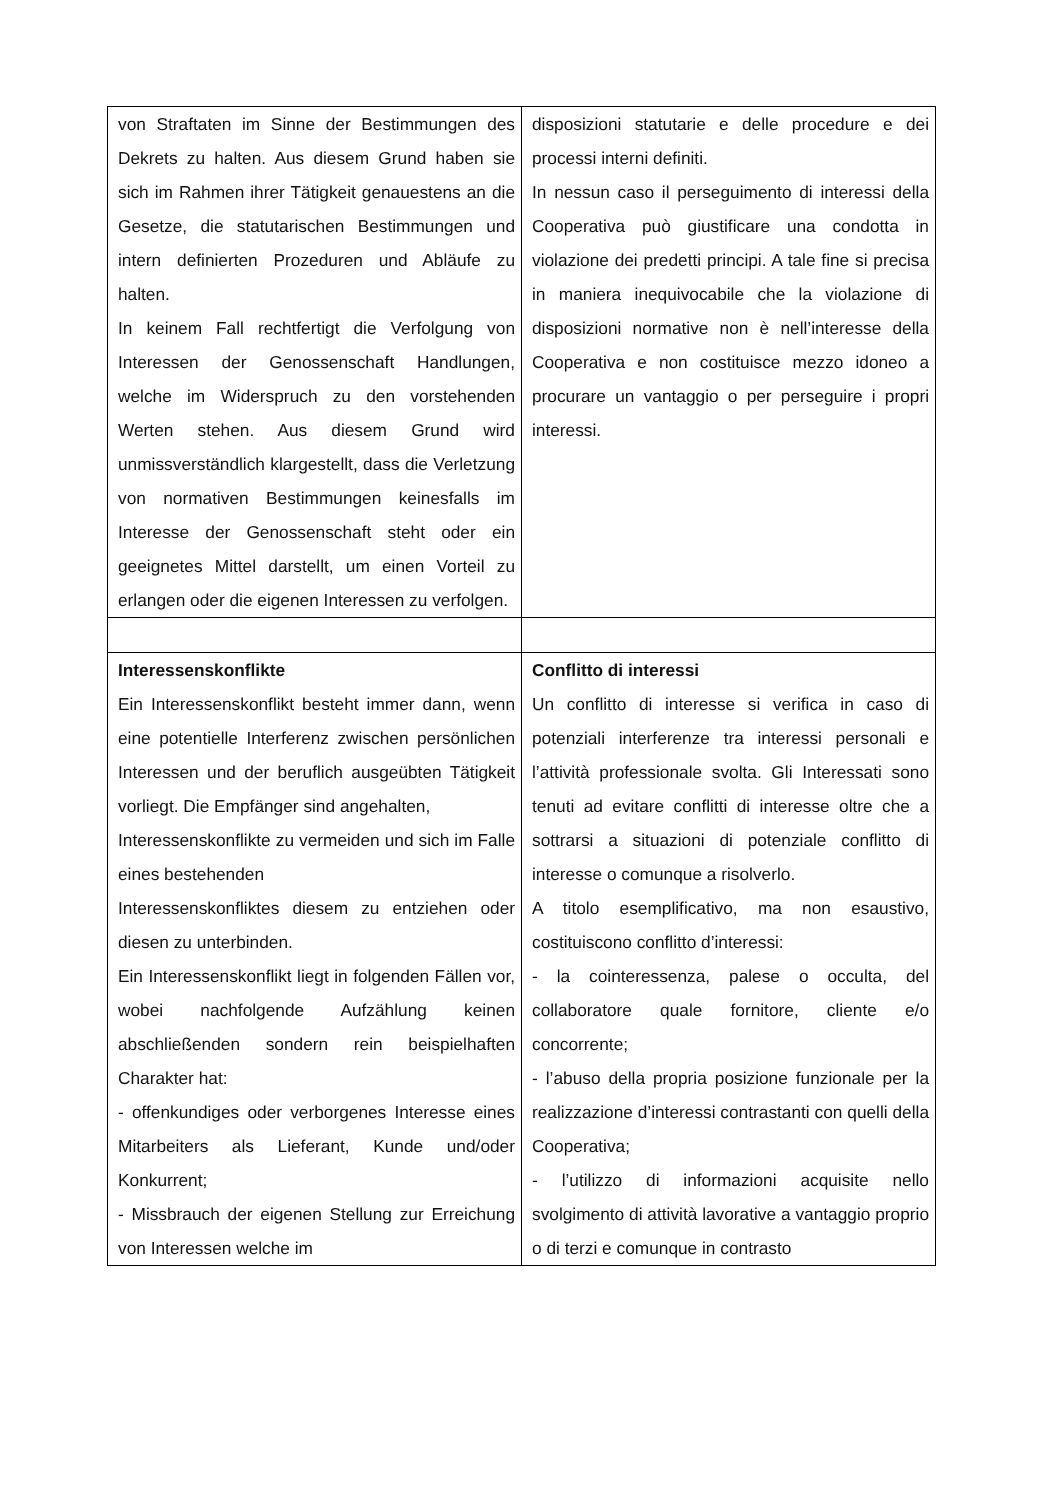| von Straftaten im Sinne der Bestimmungen des Dekrets zu halten. Aus diesem Grund haben sie sich im Rahmen ihrer Tätigkeit genauestens an die Gesetze, die statutarischen Bestimmungen und intern definierten Prozeduren und Abläufe zu halten. In keinem Fall rechtfertigt die Verfolgung von Interessen der Genossenschaft Handlungen, welche im Widerspruch zu den vorstehenden Werten stehen. Aus diesem Grund wird unmissverständlich klargestellt, dass die Verletzung von normativen Bestimmungen keinesfalls im Interesse der Genossenschaft steht oder ein geeignetes Mittel darstellt, um einen Vorteil zu erlangen oder die eigenen Interessen zu verfolgen. | disposizioni statutarie e delle procedure e dei processi interni definiti. In nessun caso il perseguimento di interessi della Cooperativa può giustificare una condotta in violazione dei predetti principi. A tale fine si precisa in maniera inequivocabile che la violazione di disposizioni normative non è nell’interesse della Cooperativa e non costituisce mezzo idoneo a procurare un vantaggio o per perseguire i propri interessi. |
| Interessenskonflikte Ein Interessenskonflikt besteht immer dann, wenn eine potentielle Interferenz zwischen persönlichen Interessen und der beruflich ausgeübten Tätigkeit vorliegt. Die Empfänger sind angehalten, Interessenskonflikte zu vermeiden und sich im Falle eines bestehenden Interessenskonfliktes diesem zu entziehen oder diesen zu unterbinden. Ein Interessenskonflikt liegt in folgenden Fällen vor, wobei nachfolgende Aufzählung keinen abschließenden sondern rein beispielhaften Charakter hat: - offenkundiges oder verborgenes Interesse eines Mitarbeiters als Lieferant, Kunde und/oder Konkurrent; - Missbrauch der eigenen Stellung zur Erreichung von Interessen welche im | Conflitto di interessi Un conflitto di interesse si verifica in caso di potenziali interferenze tra interessi personali e l’attività professionale svolta. Gli Interessati sono tenuti ad evitare conflitti di interesse oltre che a sottrarsi a situazioni di potenziale conflitto di interesse o comunque a risolverlo. A titolo esemplificativo, ma non esaustivo, costituiscono conflitto d’interessi: - la cointeressenza, palese o occulta, del collaboratore quale fornitore, cliente e/o concorrente; - l’abuso della propria posizione funzionale per la realizzazione d’interessi contrastanti con quelli della Cooperativa; - l’utilizzo di informazioni acquisite nello svolgimento di attività lavorative a vantaggio proprio o di terzi e comunque in contrasto |